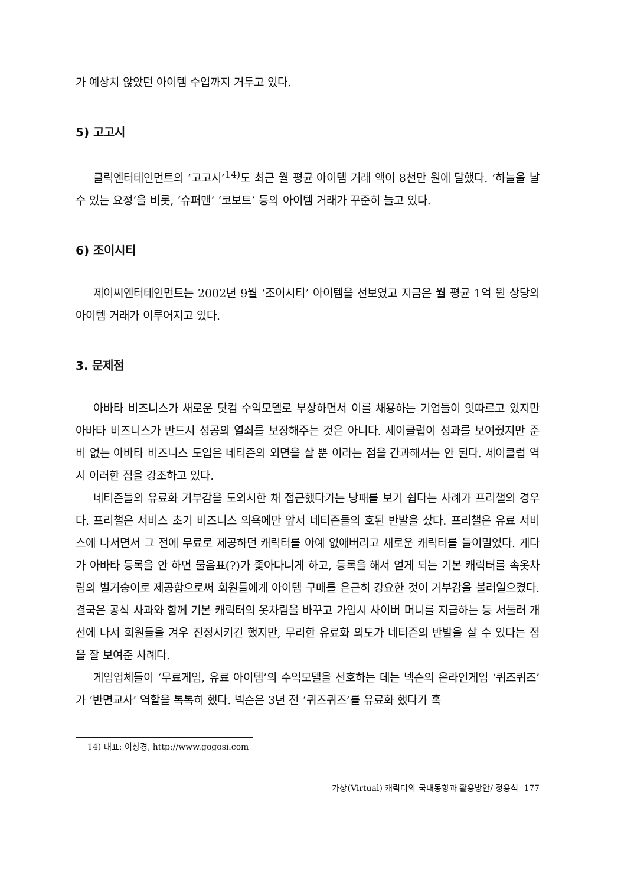가 예상치 않았던 아이템 수입까지 거두고 있다.
5) 고고시
클릭엔터테인먼트의 ‘고고시’<sup>14)</sup>도 최근 월 평균 아이템 거래 액이 8천만 원에 달했다. ’하늘을 날 수 있는 요정‘을 비롯, ‘슈퍼맨’ ‘코보트’ 등의 아이템 거래가 꾸준히 늘고 있다.
6) 조이시티
제이씨엔터테인먼트는 2002년 9월 ‘조이시티’ 아이템을 선보였고 지금은 월 평균 1억 원 상당의 아이템 거래가 이루어지고 있다.
3. 문제점
아바타 비즈니스가 새로운 닷컴 수익모델로 부상하면서 이를 채용하는 기업들이 잇따르고 있지만 아바타 비즈니스가 반드시 성공의 열쇠를 보장해주는 것은 아니다. 세이클럽이 성과를 보여줬지만 준비 없는 아바타 비즈니스 도입은 네티즌의 외면을 살 뿐 이라는 점을 간과해서는 안 된다. 세이클럽 역시 이러한 점을 강조하고 있다.
네티즌들의 유료화 거부감을 도외시한 채 접근했다가는 낭패를 보기 쉽다는 사례가 프리챌의 경우다. 프리챌은 서비스 초기 비즈니스 의욕에만 앞서 네티즌들의 호된 반발을 샀다. 프리챌은 유료 서비스에 나서면서 그 전에 무료로 제공하던 캐릭터를 아예 없애버리고 새로운 캐릭터를 들이밀었다. 게다가 아바타 등록을 안 하면 물음표(?)가 좇아다니게 하고, 등록을 해서 얻게 되는 기본 캐릭터를 속옷차림의 벌거숭이로 제공함으로써 회원들에게 아이템 구매를 은근히 강요한 것이 거부감을 불러일으켰다. 결국은 공식 사과와 함께 기본 캐릭터의 옷차림을 바꾸고 가입시 사이버 머니를 지급하는 등 서둘러 개선에 나서 회원들을 겨우 진정시키긴 했지만, 무리한 유료화 의도가 네티즌의 반발을 살 수 있다는 점을 잘 보여준 사례다.
게임업체들이 ‘무료게임, 유료 아이템’의 수익모델을 선호하는 데는 넥슨의 온라인게임 ‘퀴즈퀴즈’가 ‘반면교사’ 역할을 톡톡히 했다. 넥슨은 3년 전 ‘퀴즈퀴즈’를 유료화 했다가 혹
14) 대표: 이상경, http://www.gogosi.com
가상(Virtual) 캐릭터의 국내동향과 활용방안/ 정용석 177